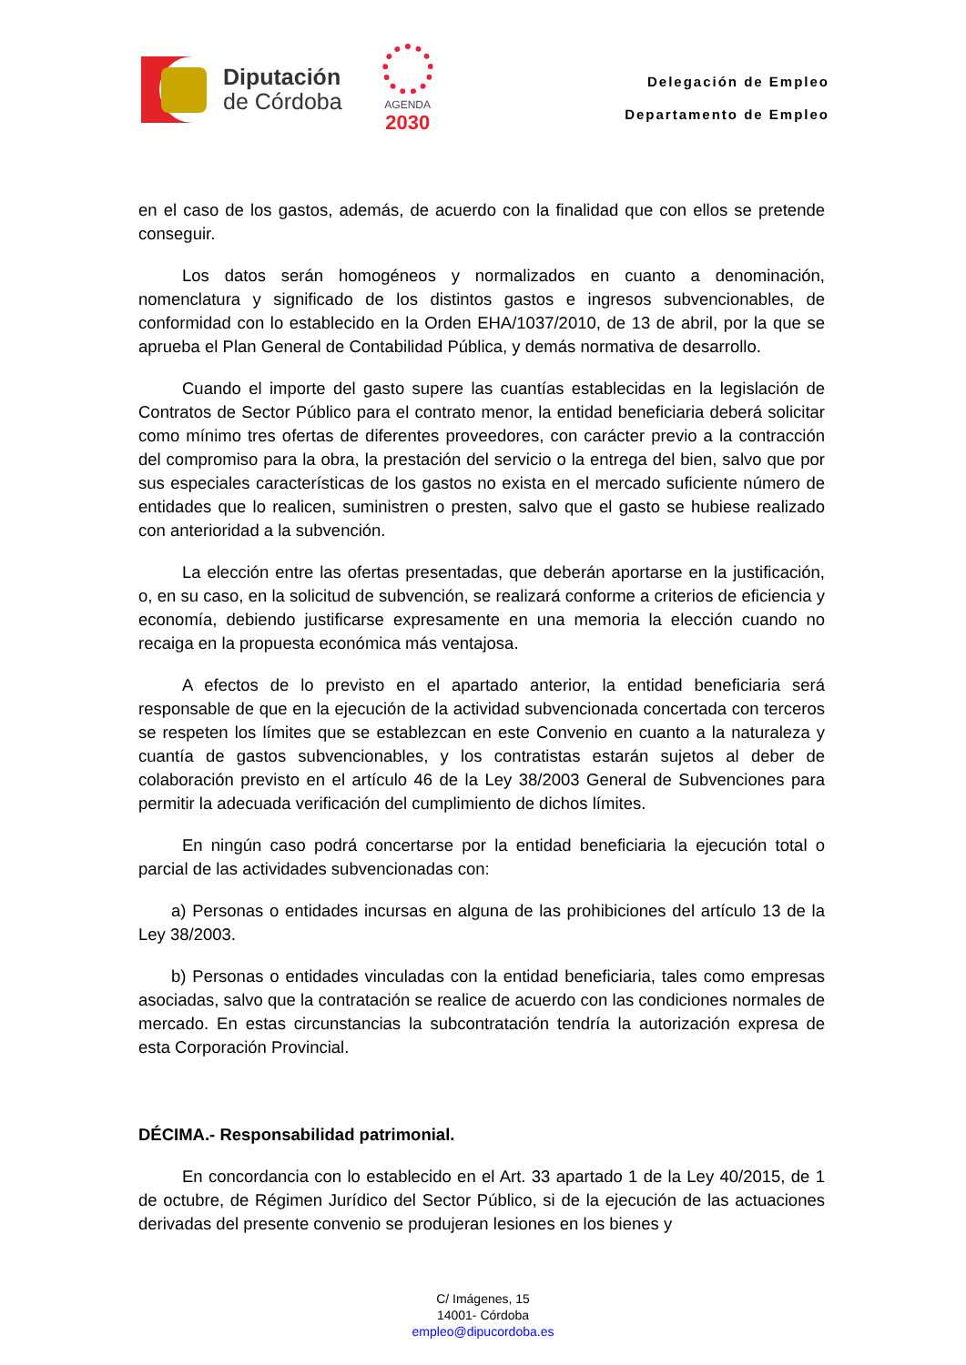Diputación
de Córdoba
AGENDA
2030
Delegación de Empleo
Departamento de Empleo
en el caso de los gastos, además, de acuerdo con la finalidad que con ellos se pretende conseguir.
Los datos serán homogéneos y normalizados en cuanto a denominación, nomenclatura y significado de los distintos gastos e ingresos subvencionables, de conformidad con lo establecido en la Orden EHA/1037/2010, de 13 de abril, por la que se aprueba el Plan General de Contabilidad Pública, y demás normativa de desarrollo.
Cuando el importe del gasto supere las cuantías establecidas en la legislación de Contratos de Sector Público para el contrato menor, la entidad beneficiaria deberá solicitar como mínimo tres ofertas de diferentes proveedores, con carácter previo a la contracción del compromiso para la obra, la prestación del servicio o la entrega del bien, salvo que por sus especiales características de los gastos no exista en el mercado suficiente número de entidades que lo realicen, suministren o presten, salvo que el gasto se hubiese realizado con anterioridad a la subvención.
La elección entre las ofertas presentadas, que deberán aportarse en la justificación, o, en su caso, en la solicitud de subvención, se realizará conforme a criterios de eficiencia y economía, debiendo justificarse expresamente en una memoria la elección cuando no recaiga en la propuesta económica más ventajosa.
A efectos de lo previsto en el apartado anterior, la entidad beneficiaria será responsable de que en la ejecución de la actividad subvencionada concertada con terceros se respeten los límites que se establezcan en este Convenio en cuanto a la naturaleza y cuantía de gastos subvencionables, y los contratistas estarán sujetos al deber de colaboración previsto en el artículo 46 de la Ley 38/2003 General de Subvenciones para permitir la adecuada verificación del cumplimiento de dichos límites.
En ningún caso podrá concertarse por la entidad beneficiaria la ejecución total o parcial de las actividades subvencionadas con:
a) Personas o entidades incursas en alguna de las prohibiciones del artículo 13 de la Ley 38/2003.
b) Personas o entidades vinculadas con la entidad beneficiaria, tales como empresas asociadas, salvo que la contratación se realice de acuerdo con las condiciones normales de mercado. En estas circunstancias la subcontratación tendría la autorización expresa de esta Corporación Provincial.
DÉCIMA.- Responsabilidad patrimonial.
En concordancia con lo establecido en el Art. 33 apartado 1 de la Ley 40/2015, de 1 de octubre, de Régimen Jurídico del Sector Público, si de la ejecución de las actuaciones derivadas del presente convenio se produjeran lesiones en los bienes y
C/ Imágenes, 15
14001- Córdoba
empleo@dipucordoba.es